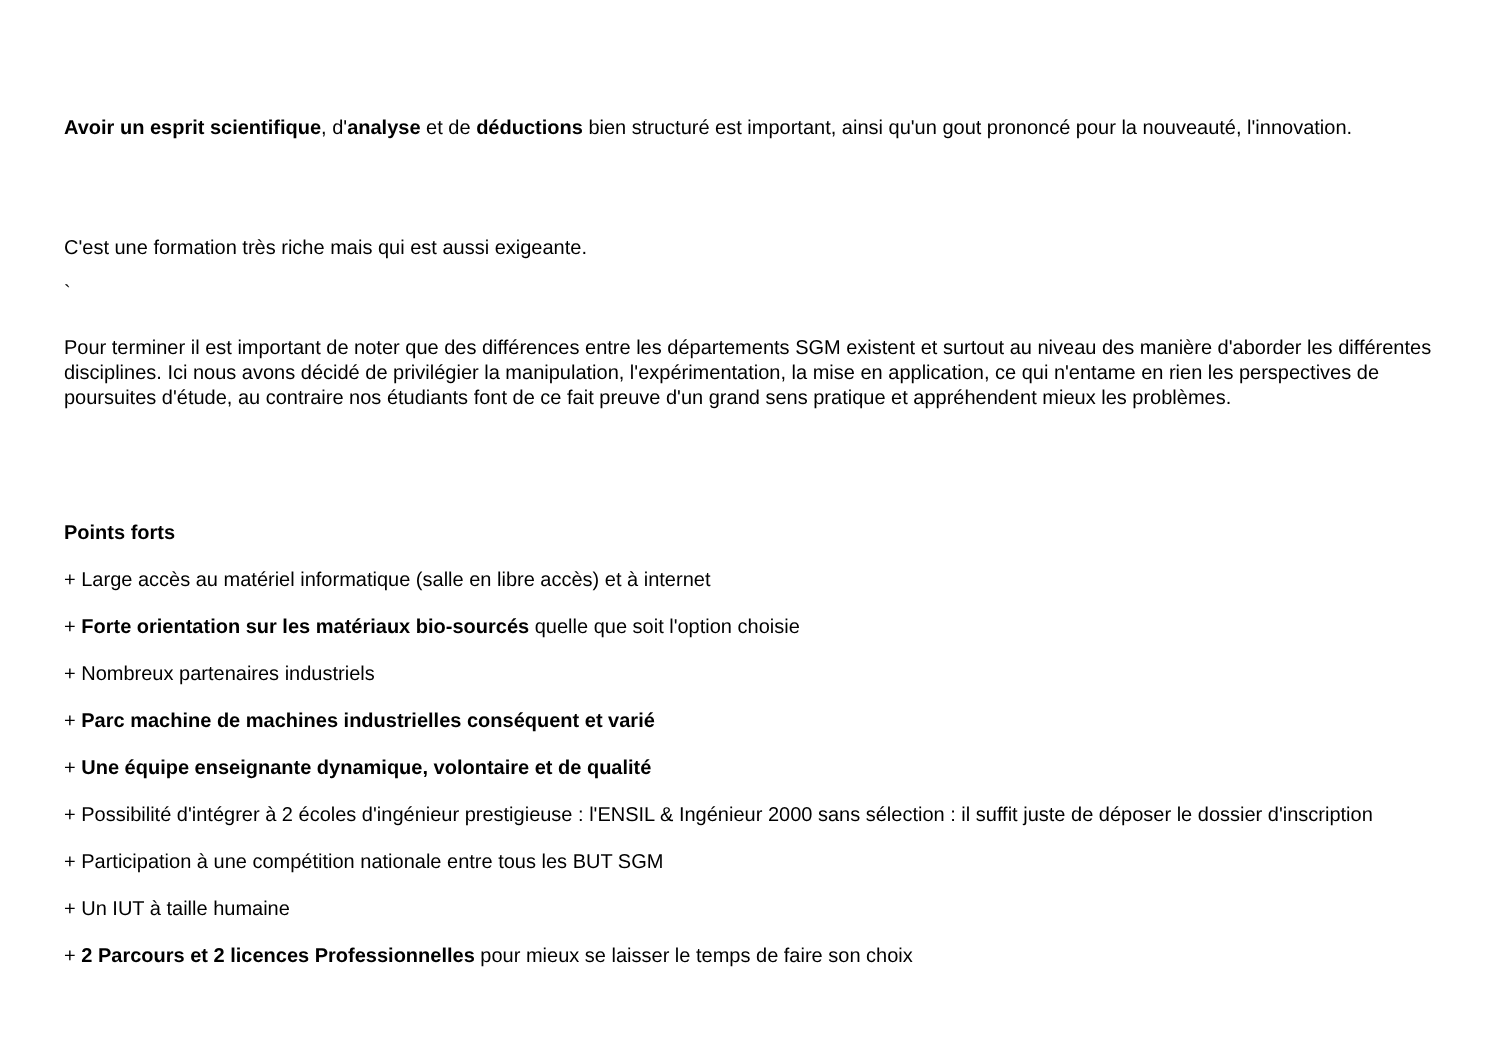Avoir un esprit scientifique, d'analyse et de déductions bien structuré est important, ainsi qu'un gout prononcé pour la nouveauté, l'innovation.
C'est une formation très riche mais qui est aussi exigeante.
`
Pour terminer il est important de noter que des différences entre les départements SGM existent et surtout au niveau des manière d'aborder les différentes disciplines. Ici nous avons décidé de privilégier la manipulation, l'expérimentation, la mise en application, ce qui n'entame en rien les perspectives de poursuites d'étude, au contraire nos étudiants font de ce fait preuve d'un grand sens pratique et appréhendent mieux les problèmes.
Points forts
+ Large accès au matériel informatique (salle en libre accès) et à internet
+ Forte orientation sur les matériaux bio-sourcés quelle que soit l'option choisie
+ Nombreux partenaires industriels
+ Parc machine de machines industrielles conséquent et varié
+ Une équipe enseignante dynamique, volontaire et de qualité
+ Possibilité d'intégrer à 2 écoles d'ingénieur prestigieuse : l'ENSIL & Ingénieur 2000 sans sélection : il suffit juste de déposer le dossier d'inscription
+ Participation à une compétition nationale entre tous les BUT SGM
+ Un IUT à taille humaine
+ 2 Parcours et 2 licences Professionnelles pour mieux se laisser le temps de faire son choix